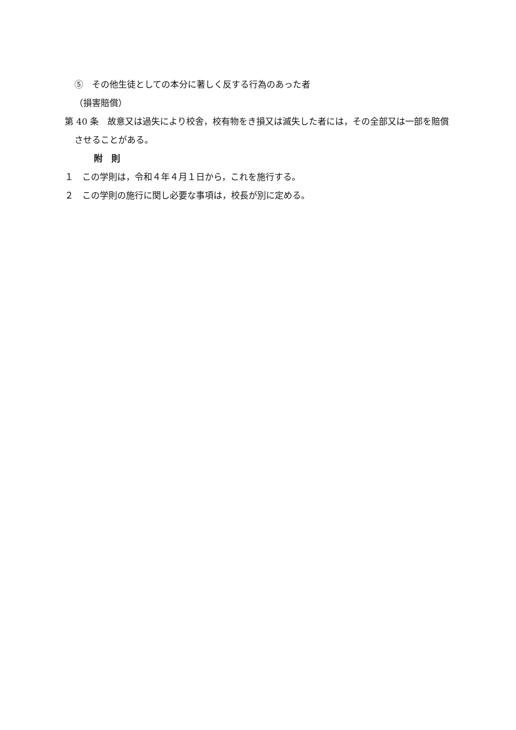⑤　その他生徒としての本分に著しく反する行為のあった者
（損害賠償）
第 40 条　故意又は過失により校舎，校有物をき損又は滅失した者には，その全部又は一部を賠償させることがある。
附　則
１　この学則は，令和４年４月１日から，これを施行する。
２　この学則の施行に関し必要な事項は，校長が別に定める。